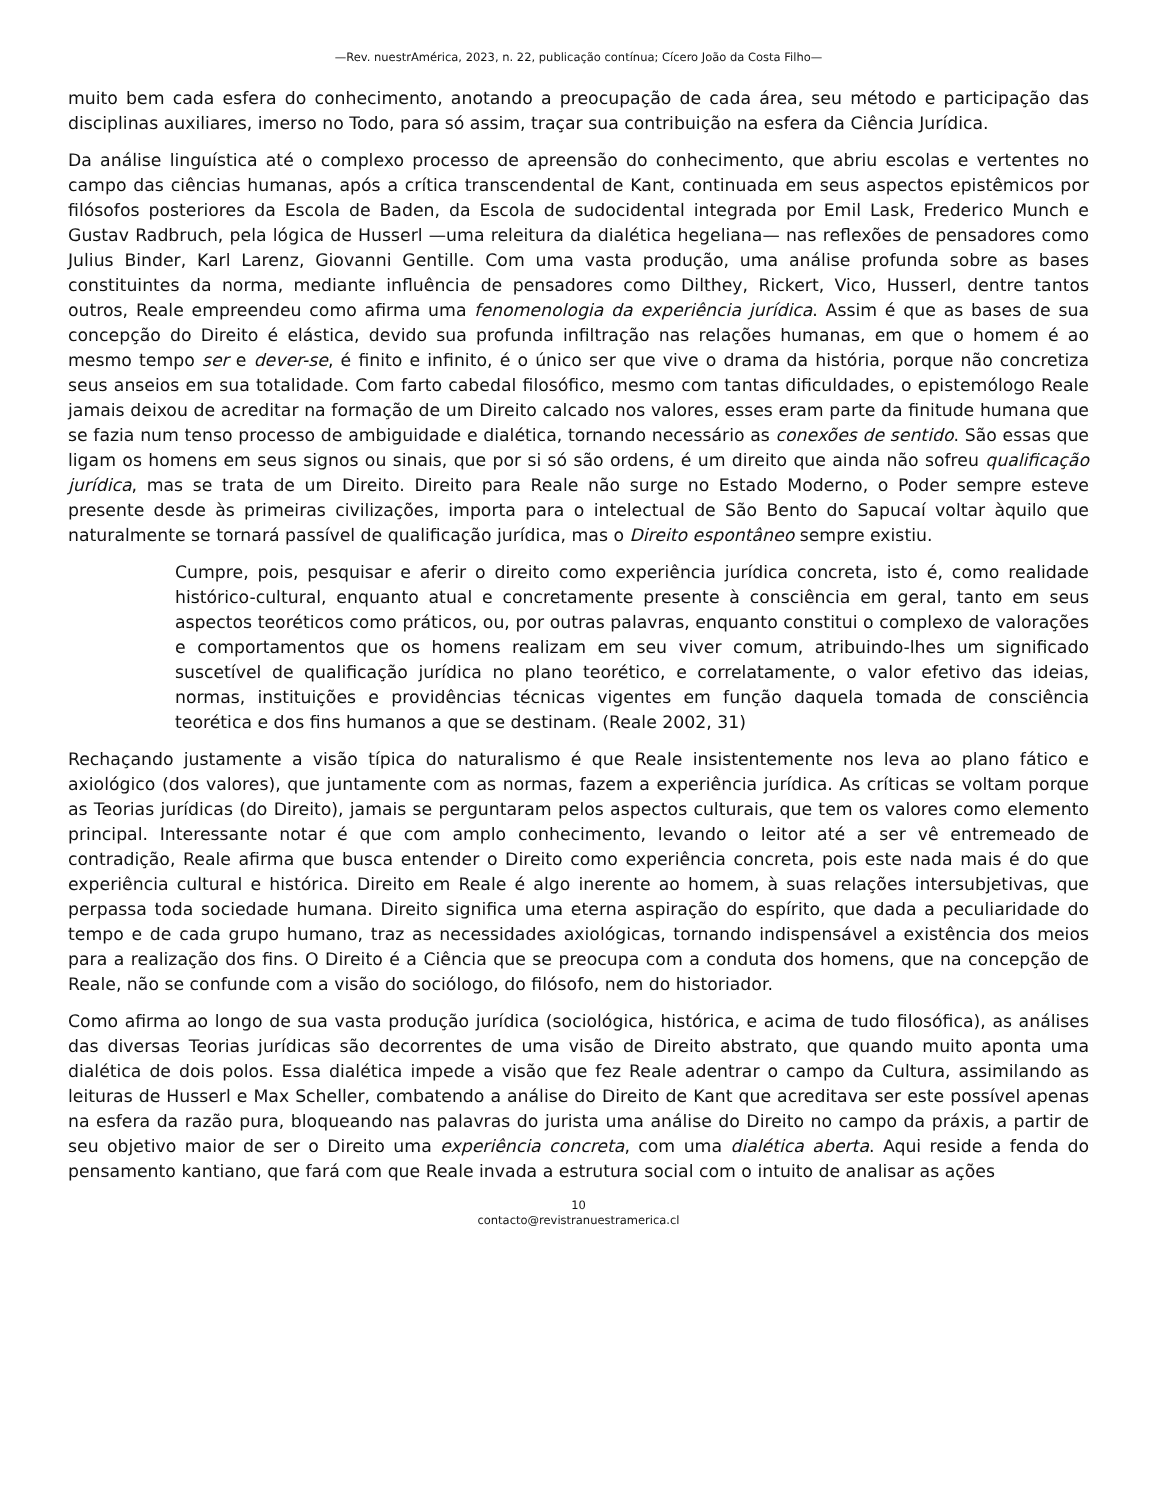—Rev. nuestrAmérica, 2023, n. 22, publicação contínua; Cícero João da Costa Filho—
muito bem cada esfera do conhecimento, anotando a preocupação de cada área, seu método e participação das disciplinas auxiliares, imerso no Todo, para só assim, traçar sua contribuição na esfera da Ciência Jurídica.
Da análise linguística até o complexo processo de apreensão do conhecimento, que abriu escolas e vertentes no campo das ciências humanas, após a crítica transcendental de Kant, continuada em seus aspectos epistêmicos por filósofos posteriores da Escola de Baden, da Escola de sudocidental integrada por Emil Lask, Frederico Munch e Gustav Radbruch, pela lógica de Husserl —uma releitura da dialética hegeliana— nas reflexões de pensadores como Julius Binder, Karl Larenz, Giovanni Gentille. Com uma vasta produção, uma análise profunda sobre as bases constituintes da norma, mediante influência de pensadores como Dilthey, Rickert, Vico, Husserl, dentre tantos outros, Reale empreendeu como afirma uma fenomenologia da experiência jurídica. Assim é que as bases de sua concepção do Direito é elástica, devido sua profunda infiltração nas relações humanas, em que o homem é ao mesmo tempo ser e dever-se, é finito e infinito, é o único ser que vive o drama da história, porque não concretiza seus anseios em sua totalidade. Com farto cabedal filosófico, mesmo com tantas dificuldades, o epistemólogo Reale jamais deixou de acreditar na formação de um Direito calcado nos valores, esses eram parte da finitude humana que se fazia num tenso processo de ambiguidade e dialética, tornando necessário as conexões de sentido. São essas que ligam os homens em seus signos ou sinais, que por si só são ordens, é um direito que ainda não sofreu qualificação jurídica, mas se trata de um Direito. Direito para Reale não surge no Estado Moderno, o Poder sempre esteve presente desde às primeiras civilizações, importa para o intelectual de São Bento do Sapucaí voltar àquilo que naturalmente se tornará passível de qualificação jurídica, mas o Direito espontâneo sempre existiu.
Cumpre, pois, pesquisar e aferir o direito como experiência jurídica concreta, isto é, como realidade histórico-cultural, enquanto atual e concretamente presente à consciência em geral, tanto em seus aspectos teoréticos como práticos, ou, por outras palavras, enquanto constitui o complexo de valorações e comportamentos que os homens realizam em seu viver comum, atribuindo-lhes um significado suscetível de qualificação jurídica no plano teorético, e correlatamente, o valor efetivo das ideias, normas, instituições e providências técnicas vigentes em função daquela tomada de consciência teorética e dos fins humanos a que se destinam. (Reale 2002, 31)
Rechaçando justamente a visão típica do naturalismo é que Reale insistentemente nos leva ao plano fático e axiológico (dos valores), que juntamente com as normas, fazem a experiência jurídica. As críticas se voltam porque as Teorias jurídicas (do Direito), jamais se perguntaram pelos aspectos culturais, que tem os valores como elemento principal. Interessante notar é que com amplo conhecimento, levando o leitor até a ser vê entremeado de contradição, Reale afirma que busca entender o Direito como experiência concreta, pois este nada mais é do que experiência cultural e histórica. Direito em Reale é algo inerente ao homem, à suas relações intersubjetivas, que perpassa toda sociedade humana. Direito significa uma eterna aspiração do espírito, que dada a peculiaridade do tempo e de cada grupo humano, traz as necessidades axiológicas, tornando indispensável a existência dos meios para a realização dos fins. O Direito é a Ciência que se preocupa com a conduta dos homens, que na concepção de Reale, não se confunde com a visão do sociólogo, do filósofo, nem do historiador.
Como afirma ao longo de sua vasta produção jurídica (sociológica, histórica, e acima de tudo filosófica), as análises das diversas Teorias jurídicas são decorrentes de uma visão de Direito abstrato, que quando muito aponta uma dialética de dois polos. Essa dialética impede a visão que fez Reale adentrar o campo da Cultura, assimilando as leituras de Husserl e Max Scheller, combatendo a análise do Direito de Kant que acreditava ser este possível apenas na esfera da razão pura, bloqueando nas palavras do jurista uma análise do Direito no campo da práxis, a partir de seu objetivo maior de ser o Direito uma experiência concreta, com uma dialética aberta. Aqui reside a fenda do pensamento kantiano, que fará com que Reale invada a estrutura social com o intuito de analisar as ações
10
contacto@revistranuestramerica.cl